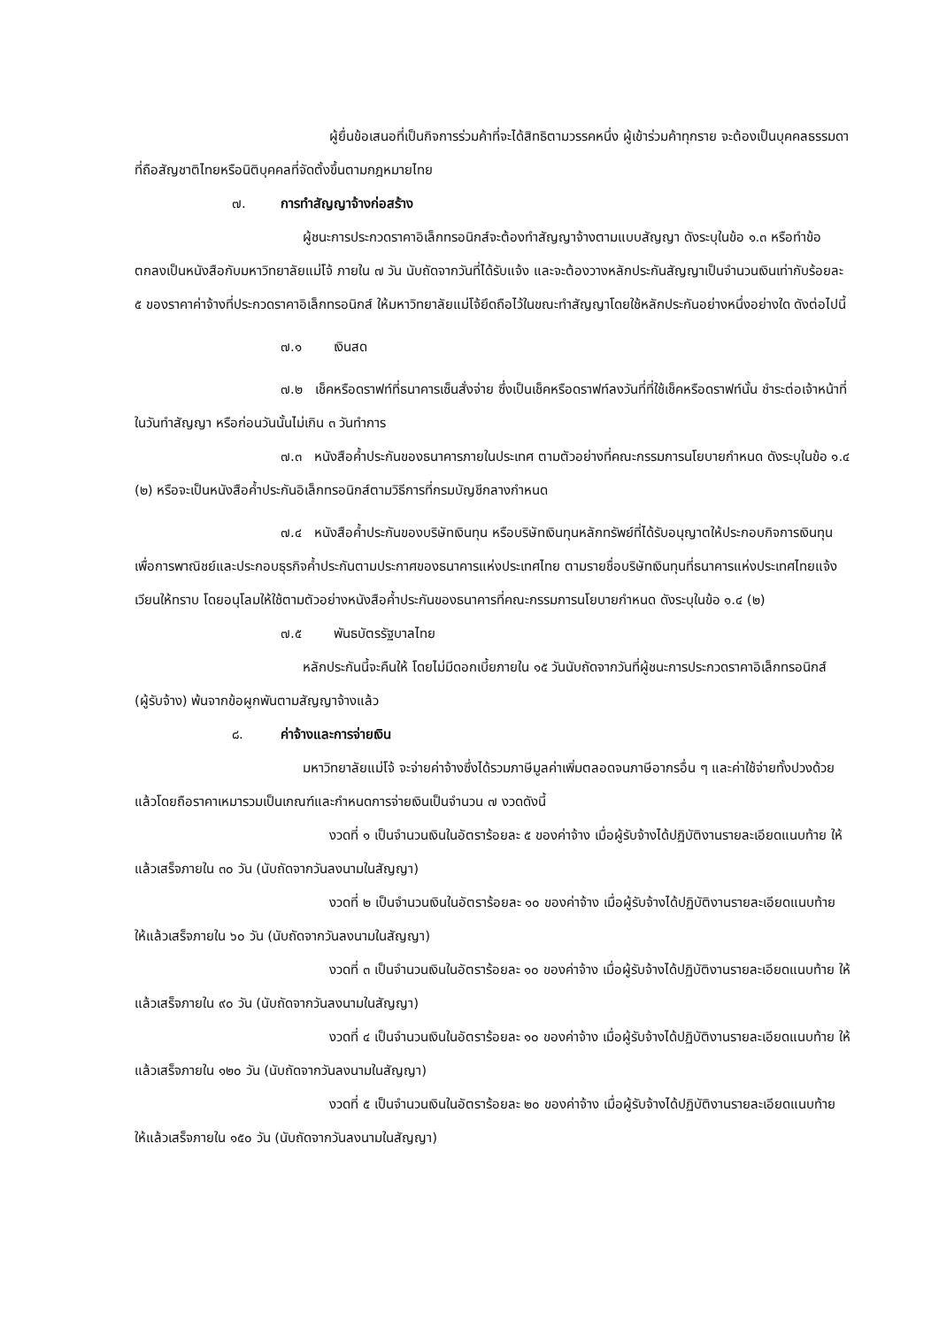ผู้ยื่นข้อเสนอที่เป็นกิจการร่วมค้าที่จะได้สิทธิตามวรรคหนึ่ง ผู้เข้าร่วมค้าทุกราย จะต้องเป็นบุคคลธรรมดาที่ถือสัญชาติไทยหรือนิติบุคคลที่จัดตั้งขึ้นตามกฎหมายไทย
๗. การทำสัญญาจ้างก่อสร้าง
ผู้ชนะการประกวดราคาอิเล็กทรอนิกส์จะต้องทำสัญญาจ้างตามแบบสัญญา ดังระบุในข้อ ๑.๓ หรือทำข้อตกลงเป็นหนังสือกับมหาวิทยาลัยแม่โจ้ ภายใน ๗ วัน นับถัดจากวันที่ได้รับแจ้ง และจะต้องวางหลักประกันสัญญาเป็นจำนวนเงินเท่ากับร้อยละ ๕ ของราคาค่าจ้างที่ประกวดราคาอิเล็กทรอนิกส์ ให้มหาวิทยาลัยแม่โจ้ยึดถือไว้ในขณะทำสัญญาโดยใช้หลักประกันอย่างหนึ่งอย่างใด ดังต่อไปนี้
๗.๑ เงินสด
๗.๒ เช็คหรือดราฟท์ที่ธนาคารเซ็นสั่งจ่าย ซึ่งเป็นเช็คหรือดราฟท์ลงวันที่ที่ใช้เช็คหรือดราฟท์นั้น ชำระต่อเจ้าหน้าที่ในวันทำสัญญา หรือก่อนวันนั้นไม่เกิน ๓ วันทำการ
๗.๓ หนังสือค้ำประกันของธนาคารภายในประเทศ ตามตัวอย่างที่คณะกรรมการนโยบายกำหนด ดังระบุในข้อ ๑.๔ (๒) หรือจะเป็นหนังสือค้ำประกันอิเล็กทรอนิกส์ตามวิธีการที่กรมบัญชีกลางกำหนด
๗.๔ หนังสือค้ำประกันของบริษัทเงินทุน หรือบริษัทเงินทุนหลักทรัพย์ที่ได้รับอนุญาตให้ประกอบกิจการเงินทุนเพื่อการพาณิชย์และประกอบธุรกิจค้ำประกันตามประกาศของธนาคารแห่งประเทศไทย ตามรายชื่อบริษัทเงินทุนที่ธนาคารแห่งประเทศไทยแจ้งเวียนให้ทราบ โดยอนุโลมให้ใช้ตามตัวอย่างหนังสือค้ำประกันของธนาคารที่คณะกรรมการนโยบายกำหนด ดังระบุในข้อ ๑.๔ (๒)
๗.๕ พันธบัตรรัฐบาลไทย
หลักประกันนี้จะคืนให้ โดยไม่มีดอกเบี้ยภายใน ๑๕ วันนับถัดจากวันที่ผู้ชนะการประกวดราคาอิเล็กทรอนิกส์ (ผู้รับจ้าง) พ้นจากข้อผูกพันตามสัญญาจ้างแล้ว
๘. ค่าจ้างและการจ่ายเงิน
มหาวิทยาลัยแม่โจ้ จะจ่ายค่าจ้างซึ่งได้รวมภาษีมูลค่าเพิ่มตลอดจนภาษีอากรอื่น ๆ และค่าใช้จ่ายทั้งปวงด้วยแล้วโดยถือราคาเหมารวมเป็นเกณฑ์และกำหนดการจ่ายเงินเป็นจำนวน ๗ งวดดังนี้
งวดที่ ๑ เป็นจำนวนเงินในอัตราร้อยละ ๕ ของค่าจ้าง เมื่อผู้รับจ้างได้ปฏิบัติงานรายละเอียดแนบท้าย ให้แล้วเสร็จภายใน ๓๐ วัน (นับถัดจากวันลงนามในสัญญา)
งวดที่ ๒ เป็นจำนวนเงินในอัตราร้อยละ ๑๐ ของค่าจ้าง เมื่อผู้รับจ้างได้ปฏิบัติงานรายละเอียดแนบท้าย ให้แล้วเสร็จภายใน ๖๐ วัน (นับถัดจากวันลงนามในสัญญา)
งวดที่ ๓ เป็นจำนวนเงินในอัตราร้อยละ ๑๐ ของค่าจ้าง เมื่อผู้รับจ้างได้ปฏิบัติงานรายละเอียดแนบท้าย ให้แล้วเสร็จภายใน ๙๐ วัน (นับถัดจากวันลงนามในสัญญา)
งวดที่ ๔ เป็นจำนวนเงินในอัตราร้อยละ ๑๐ ของค่าจ้าง เมื่อผู้รับจ้างได้ปฏิบัติงานรายละเอียดแนบท้าย ให้แล้วเสร็จภายใน ๑๒๐ วัน (นับถัดจากวันลงนามในสัญญา)
งวดที่ ๕ เป็นจำนวนเงินในอัตราร้อยละ ๒๐ ของค่าจ้าง เมื่อผู้รับจ้างได้ปฏิบัติงานรายละเอียดแนบท้าย ให้แล้วเสร็จภายใน ๑๕๐ วัน (นับถัดจากวันลงนามในสัญญา)